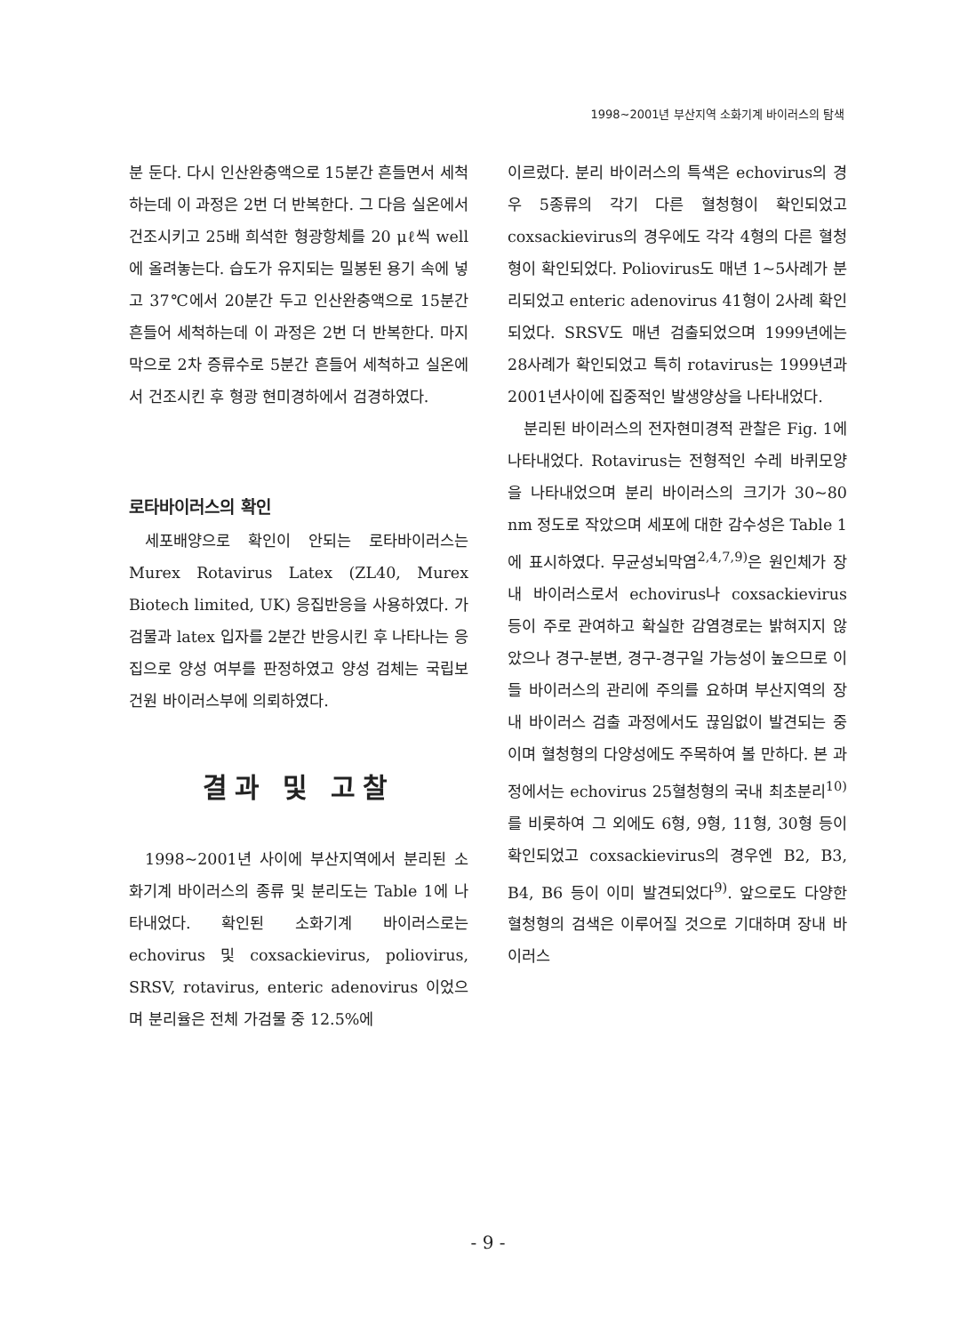1998~2001년 부산지역 소화기계 바이러스의 탐색
분 둔다. 다시 인산완충액으로 15분간 흔들면서 세척하는데 이 과정은 2번 더 반복한다. 그 다음 실온에서 건조시키고 25배 희석한 형광항체를 20 μℓ씩 well에 올려놓는다. 습도가 유지되는 밀봉된 용기 속에 넣고 37℃에서 20분간 두고 인산완충액으로 15분간 흔들어 세척하는데 이 과정은 2번 더 반복한다. 마지막으로 2차 증류수로 5분간 흔들어 세척하고 실온에서 건조시킨 후 형광 현미경하에서 검경하였다.
로타바이러스의 확인
세포배양으로 확인이 안되는 로타바이러스는 Murex Rotavirus Latex (ZL40, Murex Biotech limited, UK) 응집반응을 사용하였다. 가검물과 latex 입자를 2분간 반응시킨 후 나타나는 응집으로 양성 여부를 판정하였고 양성 검체는 국립보건원 바이러스부에 의뢰하였다.
결과 및 고찰
1998~2001년 사이에 부산지역에서 분리된 소화기계 바이러스의 종류 및 분리도는 Table 1에 나타내었다. 확인된 소화기계 바이러스로는 echovirus 및 coxsackievirus, poliovirus, SRSV, rotavirus, enteric adenovirus 이었으며 분리율은 전체 가검물 중 12.5%에
이르렀다. 분리 바이러스의 특색은 echovirus의 경우 5종류의 각기 다른 혈청형이 확인되었고 coxsackievirus의 경우에도 각각 4형의 다른 혈청형이 확인되었다. Poliovirus도 매년 1~5사례가 분리되었고 enteric adenovirus 41형이 2사례 확인되었다. SRSV도 매년 검출되었으며 1999년에는 28사례가 확인되었고 특히 rotavirus는 1999년과 2001년사이에 집중적인 발생양상을 나타내었다.
분리된 바이러스의 전자현미경적 관찰은 Fig. 1에 나타내었다. Rotavirus는 전형적인 수레 바퀴모양을 나타내었으며 분리 바이러스의 크기가 30~80 nm 정도로 작았으며 세포에 대한 감수성은 Table 1에 표시하였다. 무균성뇌막염<sup>2,4,7,9)</sup>은 원인체가 장내 바이러스로서 echovirus나 coxsackievirus 등이 주로 관여하고 확실한 감염경로는 밝혀지지 않았으나 경구-분변, 경구-경구일 가능성이 높으므로 이들 바이러스의 관리에 주의를 요하며 부산지역의 장내 바이러스 검출 과정에서도 끊임없이 발견되는 중이며 혈청형의 다양성에도 주목하여 볼 만하다. 본 과정에서는 echovirus 25혈청형의 국내 최초분리<sup>10)</sup>를 비롯하여 그 외에도 6형, 9형, 11형, 30형 등이 확인되었고 coxsackievirus의 경우엔 B2, B3, B4, B6 등이 이미 발견되었다<sup>9)</sup>. 앞으로도 다양한 혈청형의 검색은 이루어질 것으로 기대하며 장내 바이러스
- 9 -